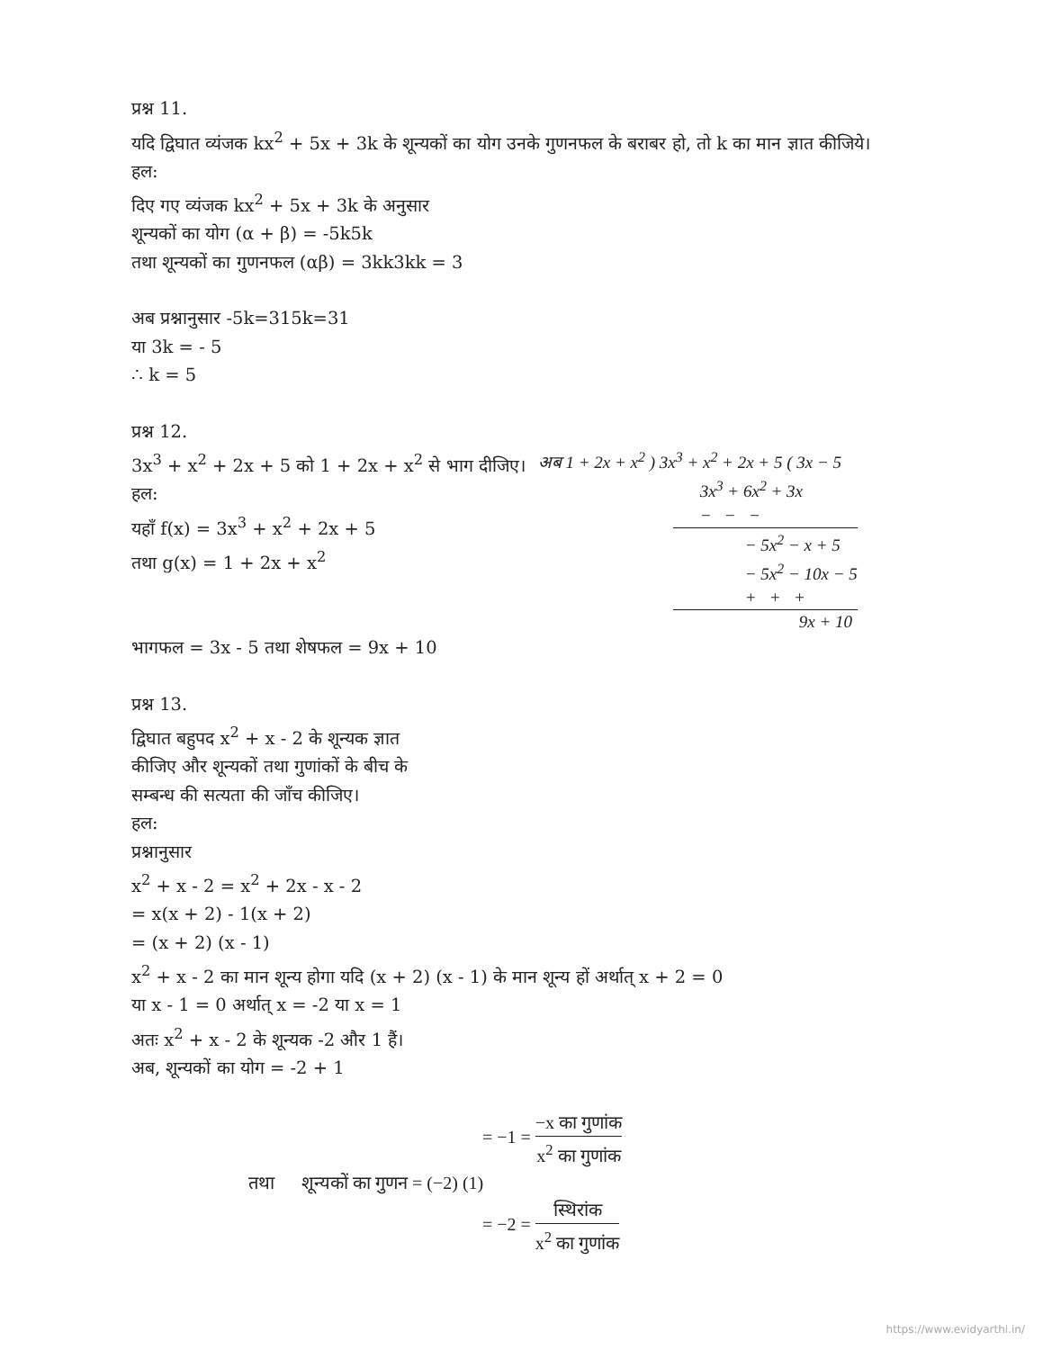प्रश्न 11.
यदि द्विघात व्यंजक kx<sup>2</sup> + 5x + 3k के शून्यकों का योग उनके गुणनफल के बराबर हो, तो k का मान ज्ञात कीजिये।
हल:
दिए गए व्यंजक kx<sup>2</sup> + 5x + 3k के अनुसार
शून्यकों का योग (α + β) = -5k5k
तथा शून्यकों का गुणनफल (αβ) = 3kk3kk = 3
अब प्रश्नानुसार -5k=315k=31
या 3k = - 5
∴ k = 5
प्रश्न 12.
3x<sup>3</sup> + x<sup>2</sup> + 2x + 5 को 1 + 2x + x<sup>2</sup> से भाग दीजिए।
हल:
यहाँ f(x) = 3x<sup>3</sup> + x<sup>2</sup> + 2x + 5
तथा g(x) = 1 + 2x + x<sup>2</sup>
अब 1 + 2x + x<sup>2</sup> ) 3x<sup>3</sup> + x<sup>2</sup> + 2x + 5 ( 3x − 5
3x<sup>3</sup> + 6x<sup>2</sup> + 3x
− − −
− 5x<sup>2</sup> − x + 5
− 5x<sup>2</sup> − 10x − 5
+ + +
9x + 10
भागफल = 3x - 5 तथा शेषफल = 9x + 10
प्रश्न 13.
द्विघात बहुपद x<sup>2</sup> + x - 2 के शून्यक ज्ञात
कीजिए और शून्यकों तथा गुणांकों के बीच के
सम्बन्ध की सत्यता की जाँच कीजिए।
हल:
प्रश्नानुसार
x<sup>2</sup> + x - 2 = x<sup>2</sup> + 2x - x - 2
= x(x + 2) - 1(x + 2)
= (x + 2) (x - 1)
x<sup>2</sup> + x - 2 का मान शून्य होगा यदि (x + 2) (x - 1) के मान शून्य हों अर्थात् x + 2 = 0
या x - 1 = 0 अर्थात् x = -2 या x = 1
अतः x<sup>2</sup> + x - 2 के शून्यक -2 और 1 हैं।
अब, शून्यकों का योग = -2 + 1
= −1 = −x का गुणांक x<sup>2</sup> का गुणांक
तथा शून्यकों का गुणन = (−2) (1)
= −2 = स्थिरांक x<sup>2</sup> का गुणांक
https://www.evidyarthi.in/